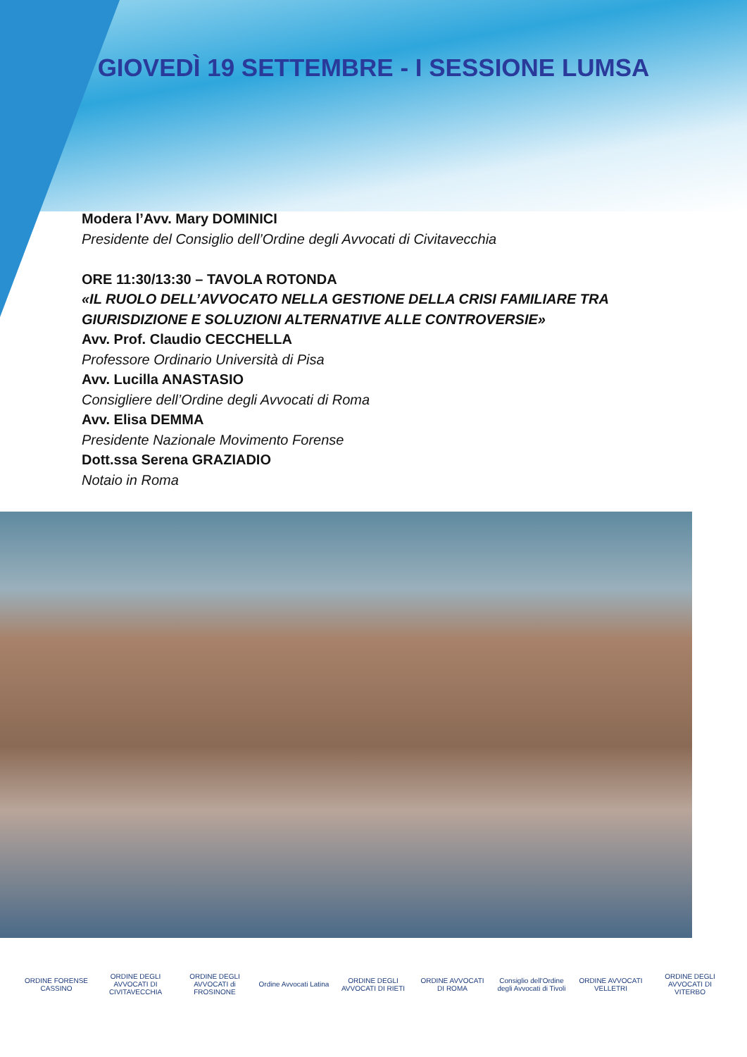GIOVEDÌ 19 SETTEMBRE - I SESSIONE LUMSA
Modera l’Avv. Mary DOMINICI
Presidente del Consiglio dell’Ordine degli Avvocati di Civitavecchia
ORE 11:30/13:30 – TAVOLA ROTONDA
«IL RUOLO DELL’AVVOCATO NELLA GESTIONE DELLA CRISI FAMILIARE TRA GIURISDIZIONE E SOLUZIONI ALTERNATIVE ALLE CONTROVERSIE»
Avv. Prof. Claudio CECCHELLA
Professore Ordinario Università di Pisa
Avv. Lucilla ANASTASIO
Consigliere dell’Ordine degli Avvocati di Roma
Avv. Elisa DEMMA
Presidente Nazionale Movimento Forense
Dott.ssa Serena GRAZIADIO
Notaio in Roma
ORDINE FORENSE CASSINO
ORDINE DEGLI AVVOCATI DI CIVITAVECCHIA
ORDINE DEGLI AVVOCATI di FROSINONE
Ordine Avvocati Latina
ORDINE DEGLI AVVOCATI DI RIETI
ORDINE AVVOCATI DI ROMA
Consiglio dell'Ordine degli Avvocati di Tivoli
ORDINE AVVOCATI VELLETRI
ORDINE DEGLI AVVOCATI DI VITERBO